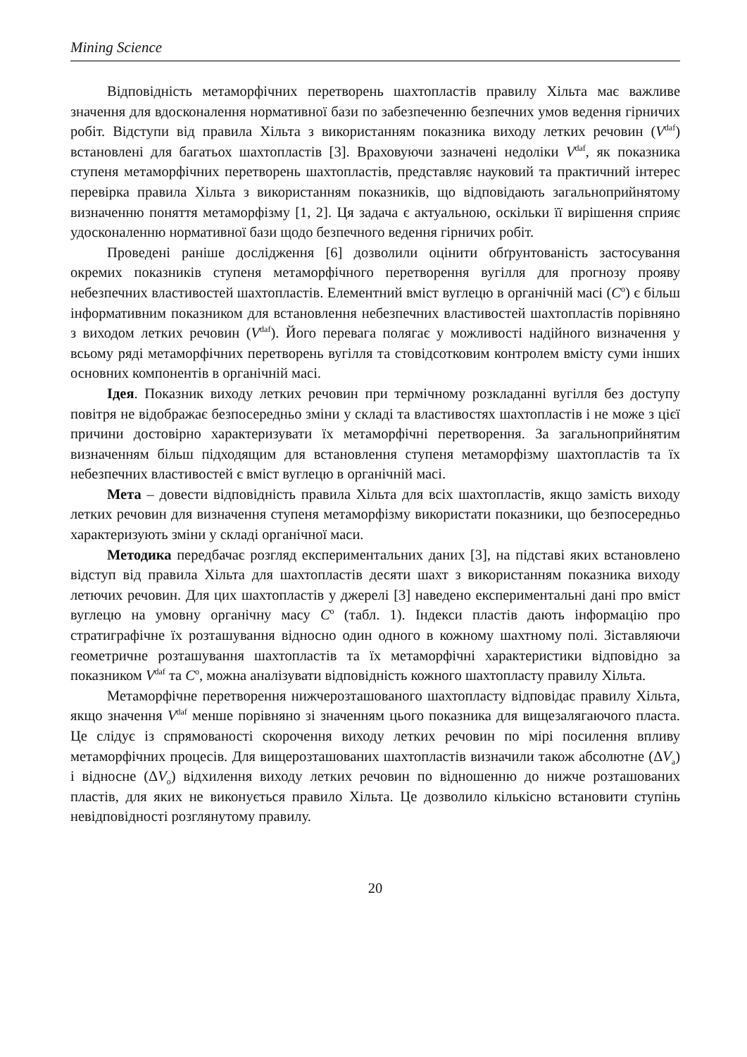Mining Science
Відповідність метаморфічних перетворень шахтопластів правилу Хільта має важливе значення для вдосконалення нормативної бази по забезпеченню безпечних умов ведення гірничих робіт. Відступи від правила Хільта з використанням показника виходу летких речовин (V<sup>daf</sup>) встановлені для багатьох шахтопластів [3]. Враховуючи зазначені недоліки V<sup>daf</sup>, як показника ступеня метаморфічних перетворень шахтопластів, представляє науковий та практичний інтерес перевірка правила Хільта з використанням показників, що відповідають загальноприйнятому визначенню поняття метаморфізму [1, 2]. Ця задача є актуальною, оскільки її вирішення сприяє удосконаленню нормативної бази щодо безпечного ведення гірничих робіт.
Проведені раніше дослідження [6] дозволили оцінити обґрунтованість застосування окремих показників ступеня метаморфічного перетворення вугілля для прогнозу прояву небезпечних властивостей шахтопластів. Елементний вміст вуглецю в органічній масі (C<sup>o</sup>) є більш інформативним показником для встановлення небезпечних властивостей шахтопластів порівняно з виходом летких речовин (V<sup>daf</sup>). Його перевага полягає у можливості надійного визначення у всьому ряді метаморфічних перетворень вугілля та стовідсотковим контролем вмісту суми інших основних компонентів в органічній масі.
Ідея. Показник виходу летких речовин при термічному розкладанні вугілля без доступу повітря не відображає безпосередньо зміни у складі та властивостях шахтопластів і не може з цієї причини достовірно характеризувати їх метаморфічні перетворення. За загальноприйнятим визначенням більш підходящим для встановлення ступеня метаморфізму шахтопластів та їх небезпечних властивостей є вміст вуглецю в органічній масі.
Мета – довести відповідність правила Хільта для всіх шахтопластів, якщо замість виходу летких речовин для визначення ступеня метаморфізму використати показники, що безпосередньо характеризують зміни у складі органічної маси.
Методика передбачає розгляд експериментальних даних [3], на підставі яких встановлено відступ від правила Хільта для шахтопластів десяти шахт з використанням показника виходу летючих речовин. Для цих шахтопластів у джерелі [3] наведено експериментальні дані про вміст вуглецю на умовну органічну масу C<sup>o</sup> (табл. 1). Індекси пластів дають інформацію про стратиграфічне їх розташування відносно один одного в кожному шахтному полі. Зіставляючи геометричне розташування шахтопластів та їх метаморфічні характеристики відповідно за показником V<sup>daf</sup> та C<sup>o</sup>, можна аналізувати відповідність кожного шахтопласту правилу Хільта.
Метаморфічне перетворення нижчерозташованого шахтопласту відповідає правилу Хільта, якщо значення V<sup>daf</sup> менше порівняно зі значенням цього показника для вищезалягаючого пласта. Це слідує із спрямованості скорочення виходу летких речовин по мірі посилення впливу метаморфічних процесів. Для вищерозташованих шахтопластів визначили також абсолютне (ΔV<sub>a</sub>) і відносне (ΔV<sub>o</sub>) відхилення виходу летких речовин по відношенню до нижче розташованих пластів, для яких не виконується правило Хільта. Це дозволило кількісно встановити ступінь невідповідності розглянутому правилу.
20